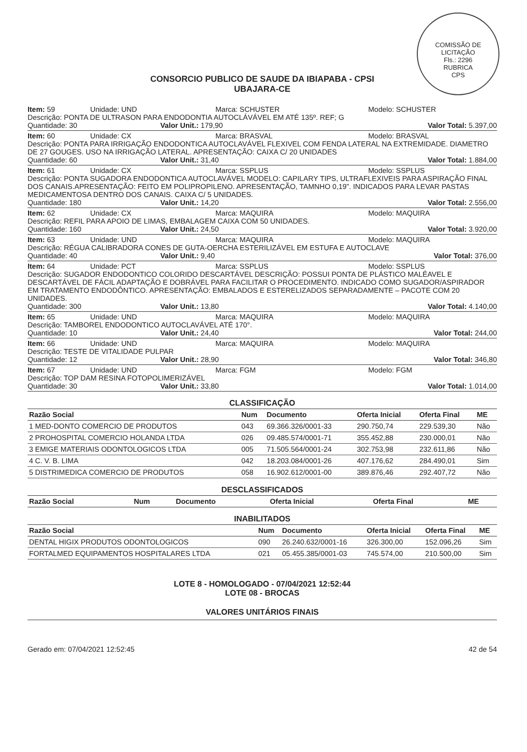COMISSÃO DE LICITAÇÃO
Fls.: 2296
RUBRICA
CPS
CONSORCIO PUBLICO DE SAUDE DA IBIAPABA - CPSI
UBAJARA-CE
Item: 59 Unidade: UND Marca: SCHUSTER Modelo: SCHUSTER
Descrição: PONTA DE ULTRASON PARA ENDODONTIA AUTOCLÁVÁVEL EM ATÉ 135º. REF; G
Quantidade: 30 Valor Unit.: 179,90 Valor Total: 5.397,00
Item: 60 Unidade: CX Marca: BRASVAL Modelo: BRASVAL
Descrição: PONTA PARA IRRIGAÇÃO ENDODONTICA AUTOCLAVÁVEL FLEXIVEL COM FENDA LATERAL NA EXTREMIDADE. DIAMETRO DE 27 GOUGES. USO NA IRRIGAÇÃO LATERAL. APRESENTAÇÃO: CAIXA C/ 20 UNIDADES
Quantidade: 60 Valor Unit.: 31,40 Valor Total: 1.884,00
Item: 61 Unidade: CX Marca: SSPLUS Modelo: SSPLUS
Descrição: PONTA SUGADORA ENDODONTICA AUTOCLAVÁVEL MODELO: CAPILARY TIPS, ULTRAFLEXIVEIS PARA ASPIRAÇÃO FINAL DOS CANAIS.APRESENTAÇÃO: FEITO EM POLIPROPILENO. APRESENTAÇÃO, TAMNHO 0,19”. INDICADOS PARA LEVAR PASTAS MEDICAMENTOSA DENTRO DOS CANAIS. CAIXA C/ 5 UNIDADES.
Quantidade: 180 Valor Unit.: 14,20 Valor Total: 2.556,00
Item: 62 Unidade: CX Marca: MAQUIRA Modelo: MAQUIRA
Descrição: REFIL PARA APOIO DE LIMAS, EMBALAGEM CAIXA COM 50 UNIDADES.
Quantidade: 160 Valor Unit.: 24,50 Valor Total: 3.920,00
Item: 63 Unidade: UND Marca: MAQUIRA Modelo: MAQUIRA
Descrição: RÉGUA CALIBRADORA CONES DE GUTA-OERCHA ESTERILIZÁVEL EM ESTUFA E AUTOCLAVE
Quantidade: 40 Valor Unit.: 9,40 Valor Total: 376,00
Item: 64 Unidade: PCT Marca: SSPLUS Modelo: SSPLUS
Descrição: SUGADOR ENDODONTICO COLORIDO DESCARTÁVEL DESCRIÇÃO: POSSUI PONTA DE PLÁSTICO MALÉAVEL E DESCARTÁVEL DE FÁCIL ADAPTAÇÃO E DOBRÁVEL PARA FACILITAR O PROCEDIMENTO. INDICADO COMO SUGADOR/ASPIRADOR EM TRATAMENTO ENDODÔNTICO. APRESENTAÇÃO: EMBALADOS E ESTERELIZADOS SEPARADAMENTE – PACOTE COM 20 UNIDADES.
Quantidade: 300 Valor Unit.: 13,80 Valor Total: 4.140,00
Item: 65 Unidade: UND Marca: MAQUIRA Modelo: MAQUIRA
Descrição: TAMBOREL ENDODONTICO AUTOCLAVÁVEL ATÉ 170°.
Quantidade: 10 Valor Unit.: 24,40 Valor Total: 244,00
Item: 66 Unidade: UND Marca: MAQUIRA Modelo: MAQUIRA
Descrição: TESTE DE VITALIDADE PULPAR
Quantidade: 12 Valor Unit.: 28,90 Valor Total: 346,80
Item: 67 Unidade: UND Marca: FGM Modelo: FGM
Descrição: TOP DAM RESINA FOTOPOLIMERIZÁVEL
Quantidade: 30 Valor Unit.: 33,80 Valor Total: 1.014,00
CLASSIFICAÇÃO
| Razão Social | Num | Documento | Oferta Inicial | Oferta Final | ME |
| --- | --- | --- | --- | --- | --- |
| 1 MED-DONTO COMERCIO DE PRODUTOS | 043 | 69.366.326/0001-33 | 290.750,74 | 229.539,30 | Não |
| 2 PROHOSPITAL COMERCIO HOLANDA LTDA | 026 | 09.485.574/0001-71 | 355.452,88 | 230.000,01 | Não |
| 3 EMIGE MATERIAIS ODONTOLOGICOS LTDA | 005 | 71.505.564/0001-24 | 302.753,98 | 232.611,86 | Não |
| 4 C. V. B. LIMA | 042 | 18.203.084/0001-26 | 407.176,62 | 284.490,01 | Sim |
| 5 DISTRIMEDICA COMERCIO DE PRODUTOS | 058 | 16.902.612/0001-00 | 389.876,46 | 292.407,72 | Não |
DESCLASSIFICADOS
| Razão Social | Num | Documento | Oferta Inicial | Oferta Final | ME |
| --- | --- | --- | --- | --- | --- |
INABILITADOS
| Razão Social | Num | Documento | Oferta Inicial | Oferta Final | ME |
| --- | --- | --- | --- | --- | --- |
| DENTAL HIGIX PRODUTOS ODONTOLOGICOS | 090 | 26.240.632/0001-16 | 326.300,00 | 152.096,26 | Sim |
| FORTALMED EQUIPAMENTOS HOSPITALARES LTDA | 021 | 05.455.385/0001-03 | 745.574,00 | 210.500,00 | Sim |
LOTE 8 - HOMOLOGADO - 07/04/2021 12:52:44
LOTE 08 - BROCAS
VALORES UNITÁRIOS FINAIS
Gerado em: 07/04/2021 12:52:45 42 de 54